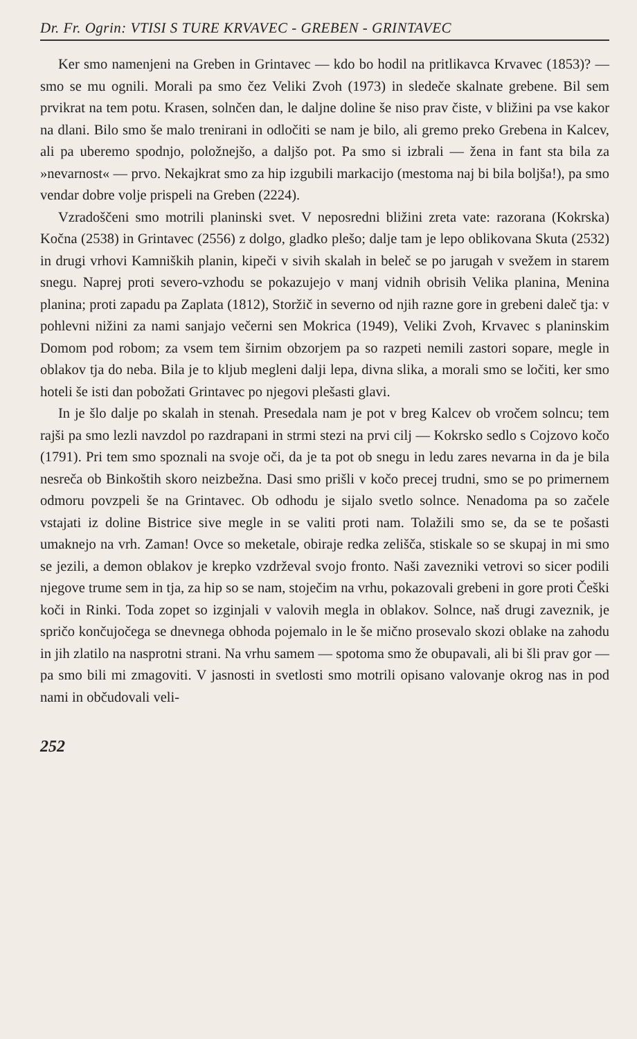Dr. Fr. Ogrin: VTISI S TURE KRVAVEC - GREBEN - GRINTAVEC
Ker smo namenjeni na Greben in Grintavec — kdo bo hodil na pritlikavca Krvavec (1853)? — smo se mu ognili. Morali pa smo čez Veliki Zvoh (1973) in sledeče skalnate grebene. Bil sem prvikrat na tem potu. Krasen, solnčen dan, le daljne doline še niso prav čiste, v bližini pa vse kakor na dlani. Bilo smo še malo trenirani in odločiti se nam je bilo, ali gremo preko Grebena in Kalcev, ali pa uberemo spodnjo, položnejšo, a daljšo pot. Pa smo si izbrali — žena in fant sta bila za »nevarnost« — prvo. Nekajkrat smo za hip izgubili markacijo (mestoma naj bi bila boljša!), pa smo vendar dobre volje prispeli na Greben (2224).
Vzradoščeni smo motrili planinski svet. V neposredni bližini zreta vate: razorana (Kokrska) Kočna (2538) in Grintavec (2556) z dolgo, gladko plešo; dalje tam je lepo oblikovana Skuta (2532) in drugi vrhovi Kamniških planin, kipeči v sivih skalah in beleč se po jarugah v svežem in starem snegu. Naprej proti severo-vzhodu se pokazujejo v manj vidnih obrisih Velika planina, Menina planina; proti zapadu pa Zaplata (1812), Storžič in severno od njih razne gore in grebeni daleč tja: v pohlevni nižini za nami sanjajo večerni sen Mokrica (1949), Veliki Zvoh, Krvavec s planinskim Domom pod robom; za vsem tem širnim obzorjem pa so razpeti nemili zastori sopare, megle in oblakov tja do neba. Bila je to kljub megleni dalji lepa, divna slika, a morali smo se ločiti, ker smo hoteli še isti dan pobožati Grintavec po njegovi plešasti glavi.
In je šlo dalje po skalah in stenah. Presedala nam je pot v breg Kalcev ob vročem solncu; tem rajši pa smo lezli navzdol po razdrapani in strmi stezi na prvi cilj — Kokrsko sedlo s Cojzovo kočo (1791). Pri tem smo spoznali na svoje oči, da je ta pot ob snegu in ledu zares nevarna in da je bila nesreča ob Binkoštih skoro neizbežna. Dasi smo prišli v kočo precej trudni, smo se po primernem odmoru povzpeli še na Grintavec. Ob odhodu je sijalo svetlo solnce. Nenadoma pa so začele vstajati iz doline Bistrice sive megle in se valiti proti nam. Tolažili smo se, da se te pošasti umaknejo na vrh. Zaman! Ovce so meketale, obiraje redka zelišča, stiskale so se skupaj in mi smo se jezili, a demon oblakov je krepko vzdrževal svojo fronto. Naši zavezniki vetrovi so sicer podili njegove trume sem in tja, za hip so se nam, stoječim na vrhu, pokazovali grebeni in gore proti Češki koči in Rinki. Toda zopet so izginjali v valovih megla in oblakov. Solnce, naš drugi zaveznik, je spričo končujočega se dnevnega obhoda pojemalo in le še mično prosevalo skozi oblake na zahodu in jih zlatilo na nasprotni strani. Na vrhu samem — spotoma smo že obupavali, ali bi šli prav gor — pa smo bili mi zmagoviti. V jasnosti in svetlosti smo motrili opisano valovanje okrog nas in pod nami in občudovali veli-
252